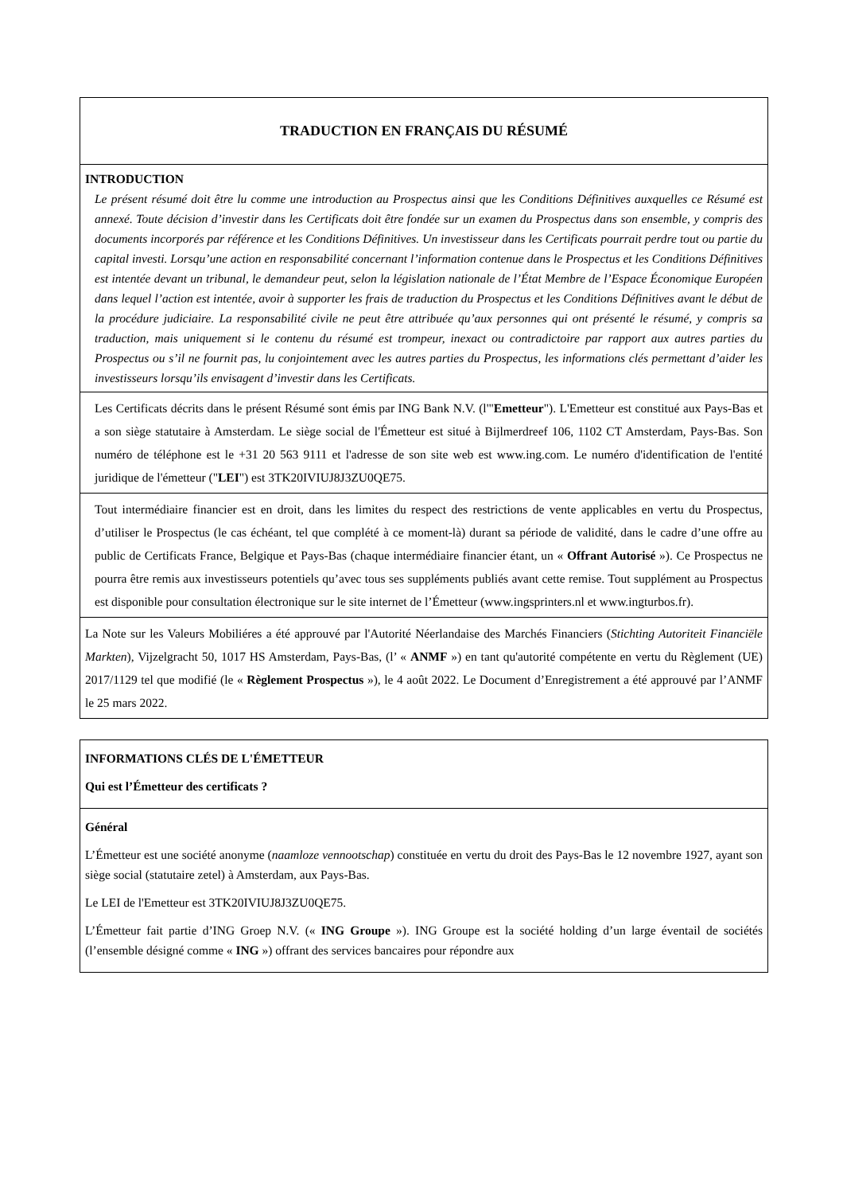| TRADUCTION EN FRANÇAIS DU RÉSUMÉ |
| INTRODUCTION Le présent résumé doit être lu comme une introduction au Prospectus ainsi que les Conditions Définitives auxquelles ce Résumé est annexé. Toute décision d’investir dans les Certificats doit être fondée sur un examen du Prospectus dans son ensemble, y compris des documents incorporés par référence et les Conditions Définitives. Un investisseur dans les Certificats pourrait perdre tout ou partie du capital investi. Lorsqu’une action en responsabilité concernant l’information contenue dans le Prospectus et les Conditions Définitives est intentée devant un tribunal, le demandeur peut, selon la législation nationale de l’État Membre de l’Espace Économique Européen dans lequel l’action est intentée, avoir à supporter les frais de traduction du Prospectus et les Conditions Définitives avant le début de la procédure judiciaire. La responsabilité civile ne peut être attribuée qu’aux personnes qui ont présenté le résumé, y compris sa traduction, mais uniquement si le contenu du résumé est trompeur, inexact ou contradictoire par rapport aux autres parties du Prospectus ou s’il ne fournit pas, lu conjointement avec les autres parties du Prospectus, les informations clés permettant d’aider les investisseurs lorsqu’ils envisagent d’investir dans les Certificats. |
| Les Certificats décrits dans le présent Résumé sont émis par ING Bank N.V. (l'" Emetteur "). L'Emetteur est constitué aux Pays-Bas et a son siège statutaire à Amsterdam. Le siège social de l'Émetteur est situé à Bijlmerdreef 106, 1102 CT Amsterdam, Pays-Bas. Son numéro de téléphone est le +31 20 563 9111 et l'adresse de son site web est www.ing.com. Le numéro d'identification de l'entité juridique de l'émetteur (" LEI ") est 3TK20IVIUJ8J3ZU0QE75. |
| Tout intermédiaire financier est en droit, dans les limites du respect des restrictions de vente applicables en vertu du Prospectus, d’utiliser le Prospectus (le cas échéant, tel que complété à ce moment-là) durant sa période de validité, dans le cadre d’une offre au public de Certificats France, Belgique et Pays-Bas (chaque intermédiaire financier étant, un « Offrant Autorisé »). Ce Prospectus ne pourra être remis aux investisseurs potentiels qu’avec tous ses suppléments publiés avant cette remise. Tout supplément au Prospectus est disponible pour consultation électronique sur le site internet de l’Émetteur (www.ingsprinters.nl et www.ingturbos.fr). |
| La Note sur les Valeurs Mobiliéres a été approuvé par l'Autorité Néerlandaise des Marchés Financiers ( Stichting Autoriteit Financiële Markten ), Vijzelgracht 50, 1017 HS Amsterdam, Pays-Bas, (l’ « ANMF ») en tant qu'autorité compétente en vertu du Règlement (UE) 2017/1129 tel que modifié (le « Règlement Prospectus »), le 4 août 2022. Le Document d’Enregistrement a été approuvé par l’ANMF le 25 mars 2022. |
| INFORMATIONS CLÉS DE L'ÉMETTEUR Qui est l’Émetteur des certificats ? |
| Général L’Émetteur est une société anonyme ( naamloze vennootschap ) constituée en vertu du droit des Pays-Bas le 12 novembre 1927, ayant son siège social (statutaire zetel) à Amsterdam, aux Pays-Bas. Le LEI de l'Emetteur est 3TK20IVIUJ8J3ZU0QE75. L’Émetteur fait partie d’ING Groep N.V. (« ING Groupe »). ING Groupe est la société holding d’un large éventail de sociétés (l’ensemble désigné comme « ING ») offrant des services bancaires pour répondre aux |